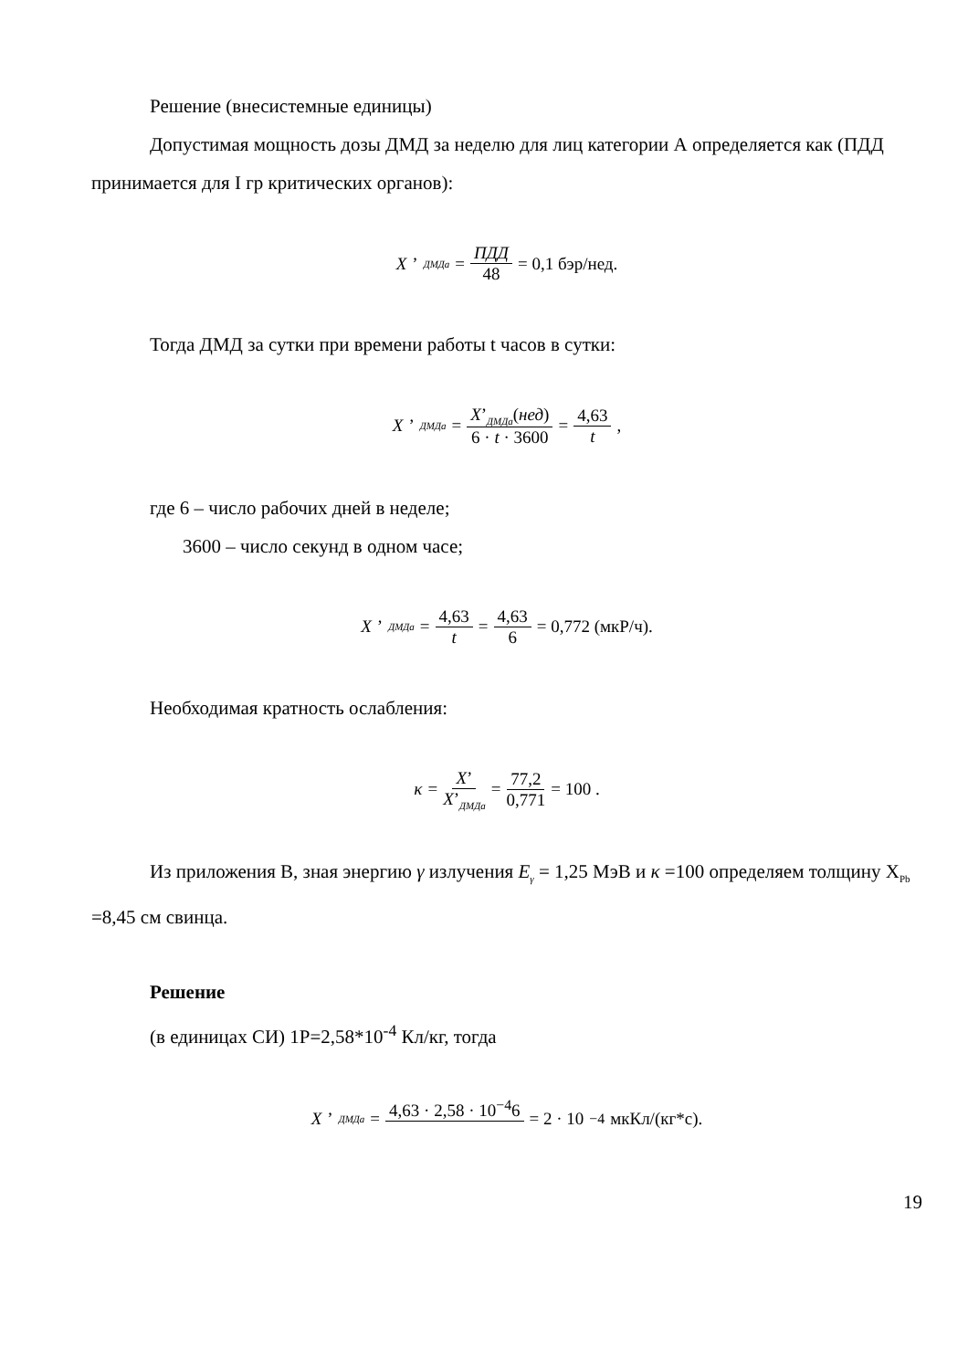Решение (внесистемные единицы)
Допустимая мощность дозы ДМД за неделю для лиц категории А определяется как (ПДД принимается для I гр критических органов):
X’<sub>ДМДа</sub> = ПДД 48 = 0,1 бэр/нед.
Тогда ДМД за сутки при времени работы t часов в сутки:
X’<sub>ДМДа</sub> = X’<sub>ДМДа</sub>(нед) 6 · t · 3600 = 4,63 t ,
где 6 – число рабочих дней в неделе;
3600 – число секунд в одном часе;
X’<sub>ДМДа</sub> = 4,63 t = 4,63 6 = 0,772 (мкР/ч).
Необходимая кратность ослабления:
κ = X’ X’<sub>ДМДа</sub> = 77,2 0,771 = 100 .
Из приложения В, зная энергию γ излучения E<sub>γ</sub> = 1,25 МэВ и κ =100 определяем толщину X<sub>Pb</sub> =8,45 см свинца.
Решение
(в единицах СИ) 1Р=2,58*10<sup>-4</sup> Кл/кг, тогда
X’<sub>ДМДа</sub> = 4,63 · 2,58 · 10<sup>−4</sup>6 = 2 · 10<sup>−4</sup> мкКл/(кг*с).
19